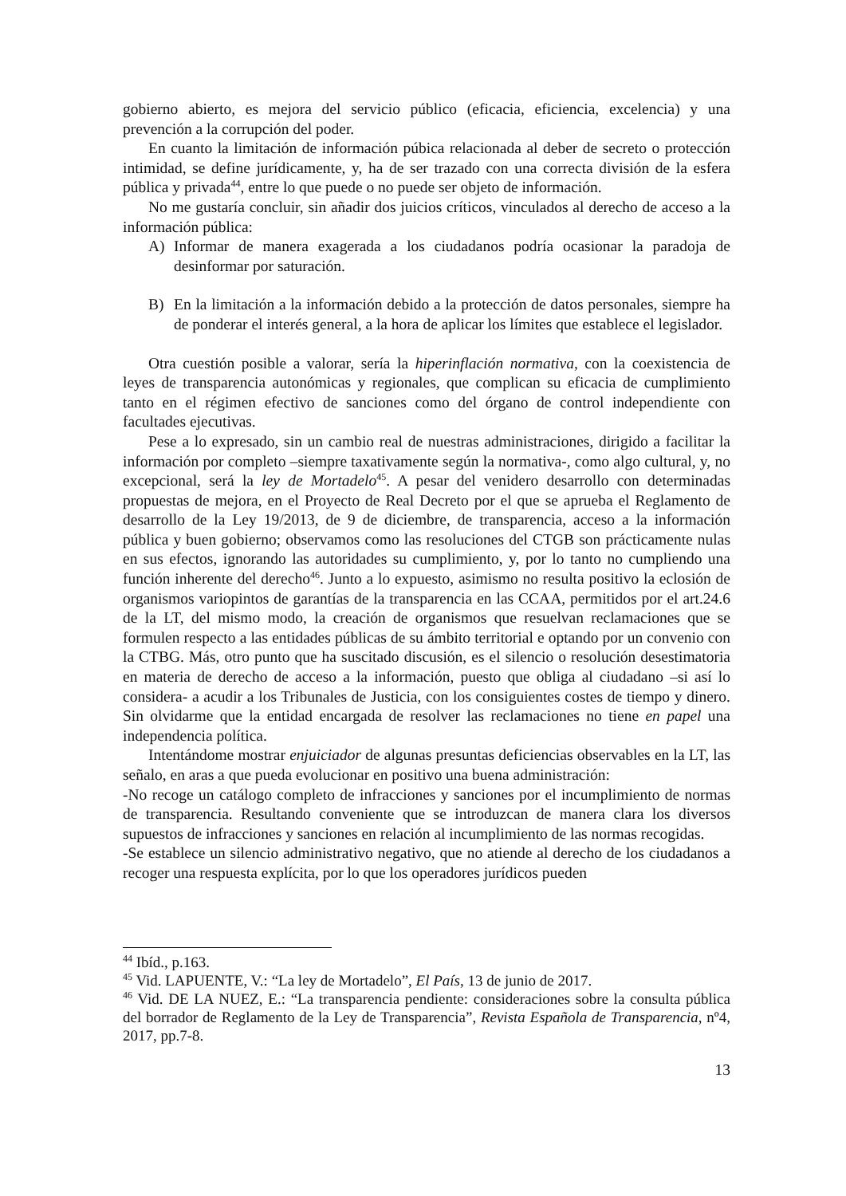gobierno abierto, es mejora del servicio público (eficacia, eficiencia, excelencia) y una prevención a la corrupción del poder.
En cuanto la limitación de información púbica relacionada al deber de secreto o protección intimidad, se define jurídicamente, y, ha de ser trazado con una correcta división de la esfera pública y privada<sup>44</sup>, entre lo que puede o no puede ser objeto de información.
No me gustaría concluir, sin añadir dos juicios críticos, vinculados al derecho de acceso a la información pública:
A) Informar de manera exagerada a los ciudadanos podría ocasionar la paradoja de desinformar por saturación.
B) En la limitación a la información debido a la protección de datos personales, siempre ha de ponderar el interés general, a la hora de aplicar los límites que establece el legislador.
Otra cuestión posible a valorar, sería la hiperinflación normativa, con la coexistencia de leyes de transparencia autonómicas y regionales, que complican su eficacia de cumplimiento tanto en el régimen efectivo de sanciones como del órgano de control independiente con facultades ejecutivas.
Pese a lo expresado, sin un cambio real de nuestras administraciones, dirigido a facilitar la información por completo –siempre taxativamente según la normativa-, como algo cultural, y, no excepcional, será la ley de Mortadelo<sup>45</sup>. A pesar del venidero desarrollo con determinadas propuestas de mejora, en el Proyecto de Real Decreto por el que se aprueba el Reglamento de desarrollo de la Ley 19/2013, de 9 de diciembre, de transparencia, acceso a la información pública y buen gobierno; observamos como las resoluciones del CTGB son prácticamente nulas en sus efectos, ignorando las autoridades su cumplimiento, y, por lo tanto no cumpliendo una función inherente del derecho<sup>46</sup>. Junto a lo expuesto, asimismo no resulta positivo la eclosión de organismos variopintos de garantías de la transparencia en las CCAA, permitidos por el art.24.6 de la LT, del mismo modo, la creación de organismos que resuelvan reclamaciones que se formulen respecto a las entidades públicas de su ámbito territorial e optando por un convenio con la CTBG. Más, otro punto que ha suscitado discusión, es el silencio o resolución desestimatoria en materia de derecho de acceso a la información, puesto que obliga al ciudadano –si así lo considera- a acudir a los Tribunales de Justicia, con los consiguientes costes de tiempo y dinero. Sin olvidarme que la entidad encargada de resolver las reclamaciones no tiene en papel una independencia política.
Intentándome mostrar enjuiciador de algunas presuntas deficiencias observables en la LT, las señalo, en aras a que pueda evolucionar en positivo una buena administración:
-No recoge un catálogo completo de infracciones y sanciones por el incumplimiento de normas de transparencia. Resultando conveniente que se introduzcan de manera clara los diversos supuestos de infracciones y sanciones en relación al incumplimiento de las normas recogidas.
-Se establece un silencio administrativo negativo, que no atiende al derecho de los ciudadanos a recoger una respuesta explícita, por lo que los operadores jurídicos pueden
<sup>44</sup> Ibíd., p.163.
<sup>45</sup> Vid. LAPUENTE, V.: “La ley de Mortadelo”, El País, 13 de junio de 2017.
<sup>46</sup> Vid. DE LA NUEZ, E.: “La transparencia pendiente: consideraciones sobre la consulta pública del borrador de Reglamento de la Ley de Transparencia”, Revista Española de Transparencia, nº4, 2017, pp.7-8.
13